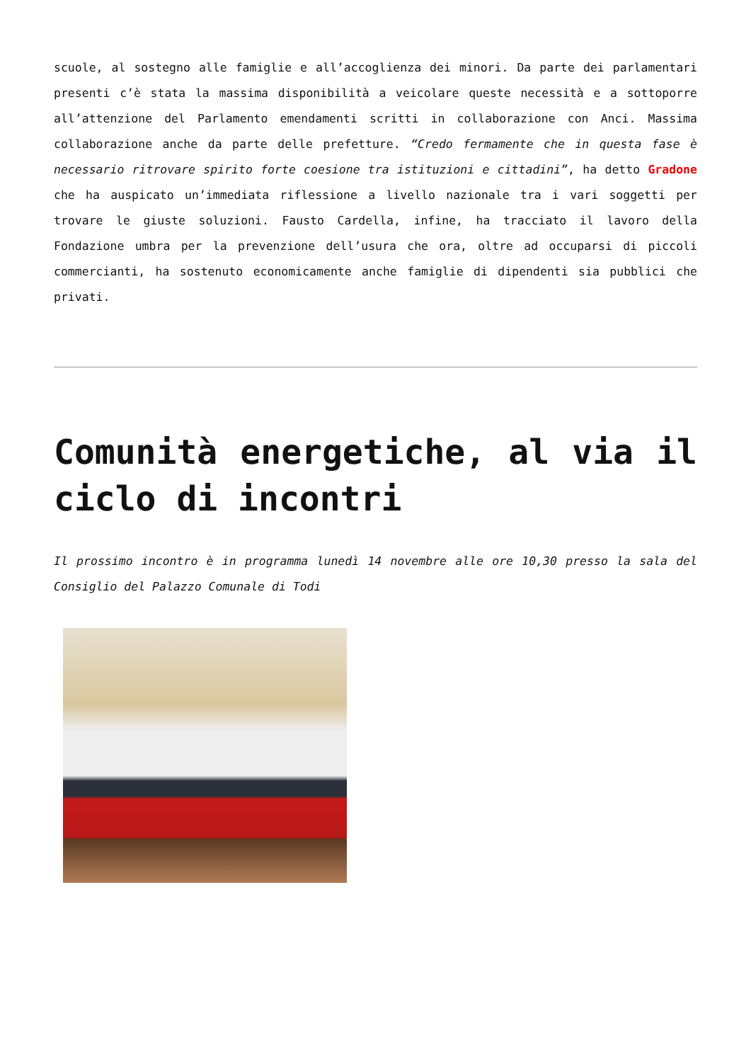scuole, al sostegno alle famiglie e all’accoglienza dei minori. Da parte dei parlamentari presenti c’è stata la massima disponibilità a veicolare queste necessità e a sottoporre all’attenzione del Parlamento emendamenti scritti in collaborazione con Anci. Massima collaborazione anche da parte delle prefetture. “Credo fermamente che in questa fase è necessario ritrovare spirito forte coesione tra istituzioni e cittadini”, ha detto Gradone che ha auspicato un’immediata riflessione a livello nazionale tra i vari soggetti per trovare le giuste soluzioni. Fausto Cardella, infine, ha tracciato il lavoro della Fondazione umbra per la prevenzione dell’usura che ora, oltre ad occuparsi di piccoli commercianti, ha sostenuto economicamente anche famiglie di dipendenti sia pubblici che privati.
Comunità energetiche, al via il ciclo di incontri
Il prossimo incontro è in programma lunedì 14 novembre alle ore 10,30 presso la sala del Consiglio del Palazzo Comunale di Todi